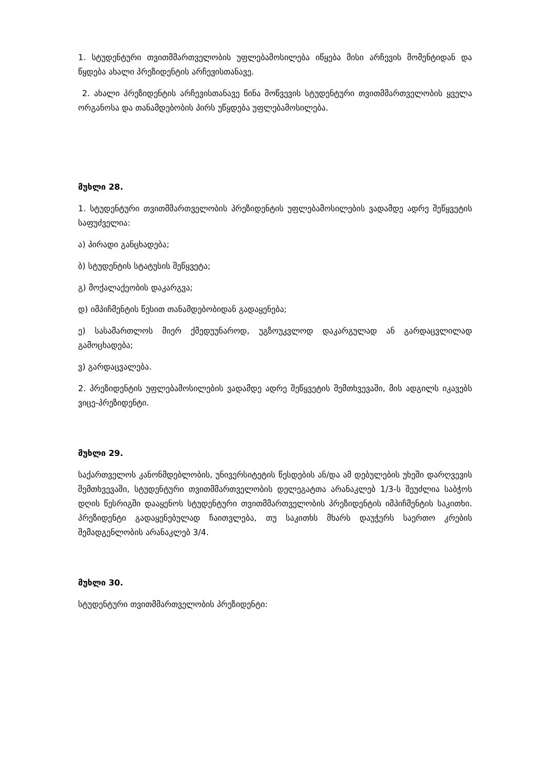1. სტუდენტური თვითმმართველობის უფლებამოსილება იწყება მისი არჩევის მომენტიდან და წყდება ახალი პრეზიდენტის არჩევისთანავე.
2. ახალი პრეზიდენტის არჩევისთანავე წინა მოწვევის სტუდენტური თვითმმართველობის ყველა ორგანოსა და თანამდებობის პირს უწყდება უფლებამოსილება.
მუხლი 28.
1. სტუდენტური თვითმმართველობის პრეზიდენტის უფლებამოსილების ვადამდე ადრე შეწყვეტის საფუძველია:
ა) პირადი განცხადება;
ბ) სტუდენტის სტატუსის შეწყვეტა;
გ) მოქალაქეობის დაკარგვა;
დ) იმპიჩმენტის წესით თანამდებობიდან გადაყენება;
ე) სასამართლოს მიერ ქმედუუნაროდ, უგზოუკვლოდ დაკარგულად ან გარდაცვლილად გამოცხადება;
ვ) გარდაცვალება.
2. პრეზიდენტის უფლებამოსილების ვადამდე ადრე შეწყვეტის შემთხვევაში, მის ადგილს იკავებს ვიცე-პრეზიდენტი.
მუხლი 29.
საქართველოს კანონმდებლობის, უნივერსიტეტის წესდების ან/და ამ დებულების უხეში დარღვევის შემთხვევაში, სტუდენტური თვითმმართველობის დელეგატთა არანაკლებ 1/3-ს შეუძლია საბჭოს დღის წესრიგში დააყენოს სტუდენტური თვითმმართველობის პრეზიდენტის იმპიჩმენტის საკითხი. პრეზიდენტი გადაყენებულად ჩაითვლება, თუ საკითხს მხარს დაუჭერს საერთო კრების შემადგენლობის არანაკლებ 3/4.
მუხლი 30.
სტუდენტური თვითმმართველობის პრეზიდენტი: